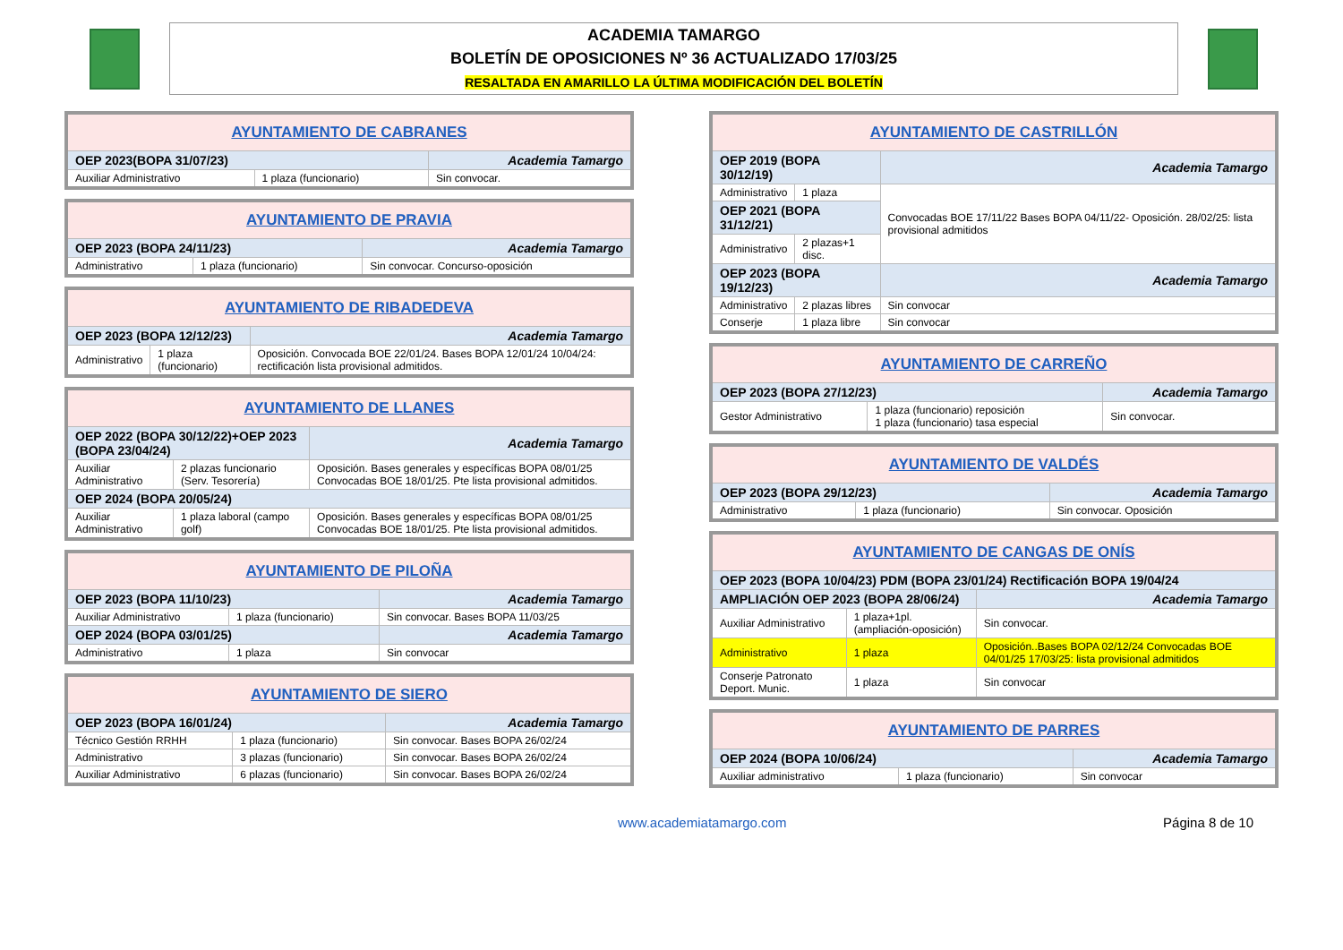ACADEMIA TAMARGO
BOLETÍN DE OPOSICIONES Nº 36 ACTUALIZADO 17/03/25
RESALTADA EN AMARILLO LA ÚLTIMA MODIFICACIÓN DEL BOLETÍN
| AYUNTAMIENTO DE CABRANES | | |
| --- | --- | --- |
| OEP 2023(BOPA 31/07/23) | | Academia Tamargo |
| Auxiliar Administrativo | 1 plaza (funcionario) | Sin convocar. |
| AYUNTAMIENTO DE PRAVIA | | |
| --- | --- | --- |
| OEP 2023 (BOPA 24/11/23) | | Academia Tamargo |
| Administrativo | 1 plaza (funcionario) | Sin convocar. Concurso-oposición |
| AYUNTAMIENTO DE RIBADEDEVA | | |
| --- | --- | --- |
| OEP 2023 (BOPA 12/12/23) | | Academia Tamargo |
| Administrativo | 1 plaza (funcionario) | Oposición. Convocada BOE 22/01/24. Bases BOPA 12/01/24 10/04/24: rectificación lista provisional admitidos. |
| AYUNTAMIENTO DE LLANES | | |
| --- | --- | --- |
| OEP 2022 (BOPA 30/12/22)+OEP 2023 (BOPA 23/04/24) | | Academia Tamargo |
| Auxiliar Administrativo | 2 plazas funcionario (Serv. Tesorería) | Oposición. Bases generales y específicas BOPA 08/01/25 Convocadas BOE 18/01/25. Pte lista provisional admitidos. |
| OEP 2024 (BOPA 20/05/24) | | |
| Auxiliar Administrativo | 1 plaza laboral (campo golf) | Oposición. Bases generales y específicas BOPA 08/01/25 Convocadas BOE 18/01/25. Pte lista provisional admitidos. |
| AYUNTAMIENTO DE PILOÑA | | |
| --- | --- | --- |
| OEP 2023 (BOPA 11/10/23) | | Academia Tamargo |
| Auxiliar Administrativo | 1 plaza (funcionario) | Sin convocar. Bases BOPA 11/03/25 |
| OEP 2024 (BOPA 03/01/25) | | Academia Tamargo |
| Administrativo | 1 plaza | Sin convocar |
| AYUNTAMIENTO DE SIERO | | |
| --- | --- | --- |
| OEP 2023 (BOPA 16/01/24) | | Academia Tamargo |
| Técnico Gestión RRHH | 1 plaza (funcionario) | Sin convocar. Bases BOPA 26/02/24 |
| Administrativo | 3 plazas (funcionario) | Sin convocar. Bases BOPA 26/02/24 |
| Auxiliar Administrativo | 6 plazas (funcionario) | Sin convocar. Bases BOPA 26/02/24 |
| AYUNTAMIENTO DE CASTRILLÓN | | |
| --- | --- | --- |
| OEP 2019 (BOPA 30/12/19) | | Academia Tamargo |
| Administrativo | 1 plaza | Convocadas BOE 17/11/22 Bases BOPA 04/11/22- Oposición. 28/02/25: lista provisional admitidos |
| OEP 2021 (BOPA 31/12/21) | | |
| Administrativo | 2 plazas+1 disc. | |
| OEP 2023 (BOPA 19/12/23) | | Academia Tamargo |
| Administrativo | 2 plazas libres | Sin convocar |
| Conserje | 1 plaza libre | Sin convocar |
| AYUNTAMIENTO DE CARREÑO | | |
| --- | --- | --- |
| OEP 2023 (BOPA 27/12/23) | | Academia Tamargo |
| Gestor Administrativo | 1 plaza (funcionario) reposición 1 plaza (funcionario) tasa especial | Sin convocar. |
| AYUNTAMIENTO DE VALDÉS | | |
| --- | --- | --- |
| OEP 2023 (BOPA 29/12/23) | | Academia Tamargo |
| Administrativo | 1 plaza (funcionario) | Sin convocar. Oposición |
| AYUNTAMIENTO DE CANGAS DE ONÍS | | |
| --- | --- | --- |
| OEP 2023 (BOPA 10/04/23) PDM (BOPA 23/01/24) Rectificación BOPA 19/04/24 | | |
| AMPLIACIÓN OEP 2023 (BOPA 28/06/24) | | Academia Tamargo |
| Auxiliar Administrativo | 1 plaza+1pl.(ampliación-oposición) | Sin convocar. |
| Administrativo | 1 plaza | Oposición..Bases BOPA 02/12/24 Convocadas BOE 04/01/25 17/03/25: lista provisional admitidos |
| Conserje Patronato Deport. Munic. | 1 plaza | Sin convocar |
| AYUNTAMIENTO DE PARRES | | |
| --- | --- | --- |
| OEP 2024 (BOPA 10/06/24) | | Academia Tamargo |
| Auxiliar administrativo | 1 plaza (funcionario) | Sin convocar |
www.academiatamargo.com Página 8 de 10